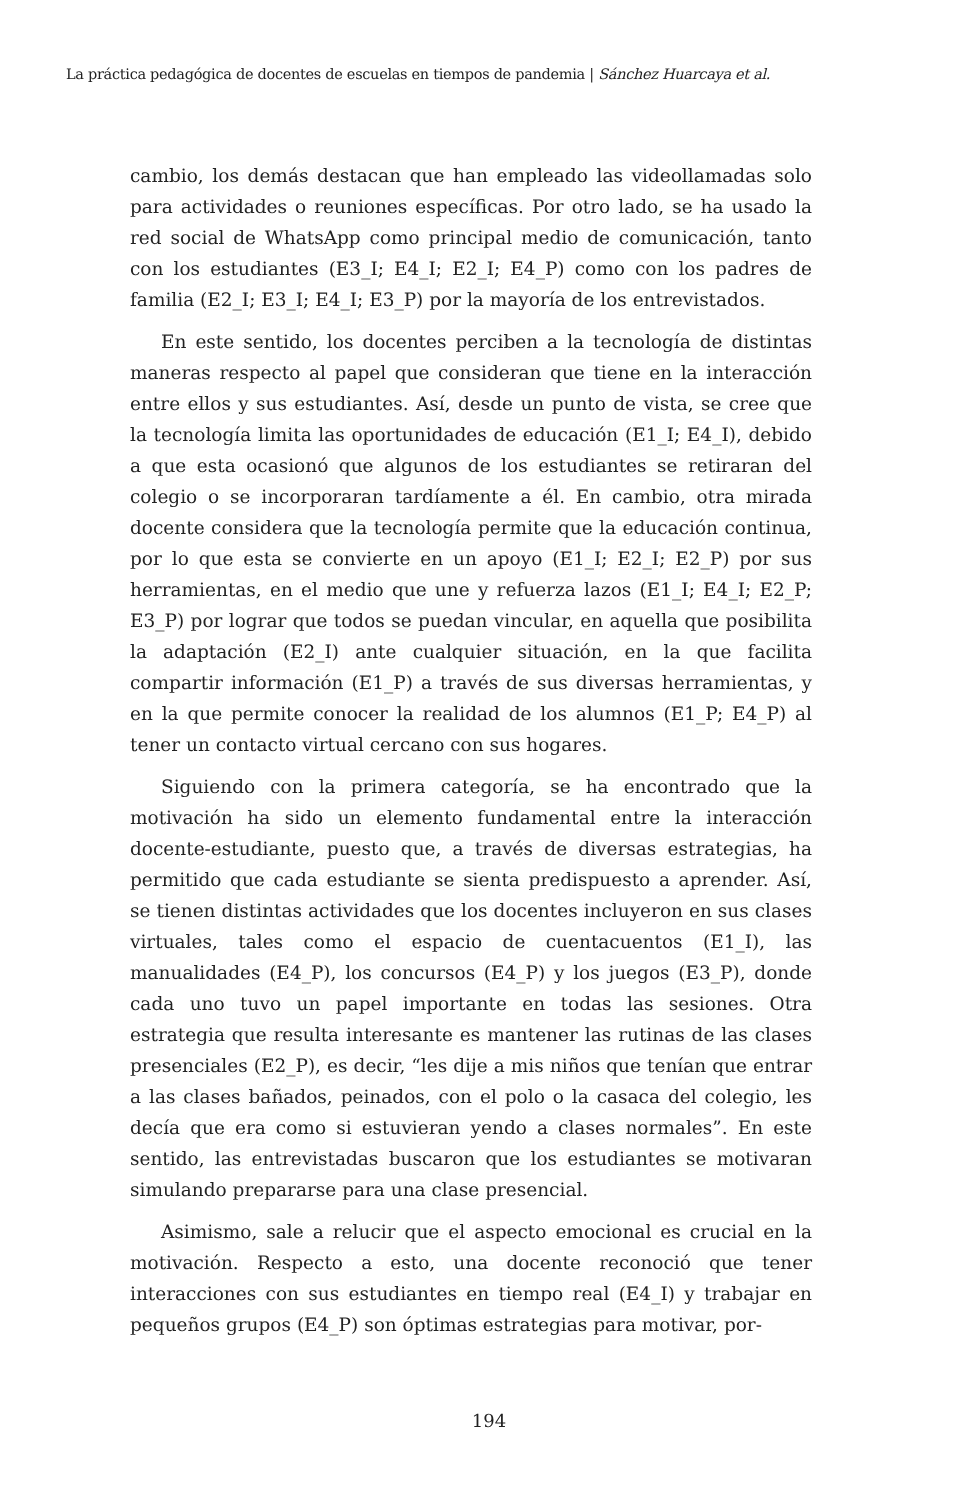La práctica pedagógica de docentes de escuelas en tiempos de pandemia | Sánchez Huarcaya et al.
cambio, los demás destacan que han empleado las videollamadas solo para actividades o reuniones específicas. Por otro lado, se ha usado la red social de WhatsApp como principal medio de comunicación, tanto con los estudiantes (E3_I; E4_I; E2_I; E4_P) como con los padres de familia (E2_I; E3_I; E4_I; E3_P) por la mayoría de los entrevistados.
En este sentido, los docentes perciben a la tecnología de distintas maneras respecto al papel que consideran que tiene en la interacción entre ellos y sus estudiantes. Así, desde un punto de vista, se cree que la tecnología limita las oportunidades de educación (E1_I; E4_I), debido a que esta ocasionó que algunos de los estudiantes se retiraran del colegio o se incorporaran tardíamente a él. En cambio, otra mirada docente considera que la tecnología permite que la educación continua, por lo que esta se convierte en un apoyo (E1_I; E2_I; E2_P) por sus herramientas, en el medio que une y refuerza lazos (E1_I; E4_I; E2_P; E3_P) por lograr que todos se puedan vincular, en aquella que posibilita la adaptación (E2_I) ante cualquier situación, en la que facilita compartir información (E1_P) a través de sus diversas herramientas, y en la que permite conocer la realidad de los alumnos (E1_P; E4_P) al tener un contacto virtual cercano con sus hogares.
Siguiendo con la primera categoría, se ha encontrado que la motivación ha sido un elemento fundamental entre la interacción docente-estudiante, puesto que, a través de diversas estrategias, ha permitido que cada estudiante se sienta predispuesto a aprender. Así, se tienen distintas actividades que los docentes incluyeron en sus clases virtuales, tales como el espacio de cuentacuentos (E1_I), las manualidades (E4_P), los concursos (E4_P) y los juegos (E3_P), donde cada uno tuvo un papel importante en todas las sesiones. Otra estrategia que resulta interesante es mantener las rutinas de las clases presenciales (E2_P), es decir, “les dije a mis niños que tenían que entrar a las clases bañados, peinados, con el polo o la casaca del colegio, les decía que era como si estuvieran yendo a clases normales”. En este sentido, las entrevistadas buscaron que los estudiantes se motivaran simulando prepararse para una clase presencial.
Asimismo, sale a relucir que el aspecto emocional es crucial en la motivación. Respecto a esto, una docente reconoció que tener interacciones con sus estudiantes en tiempo real (E4_I) y trabajar en pequeños grupos (E4_P) son óptimas estrategias para motivar, por-
194